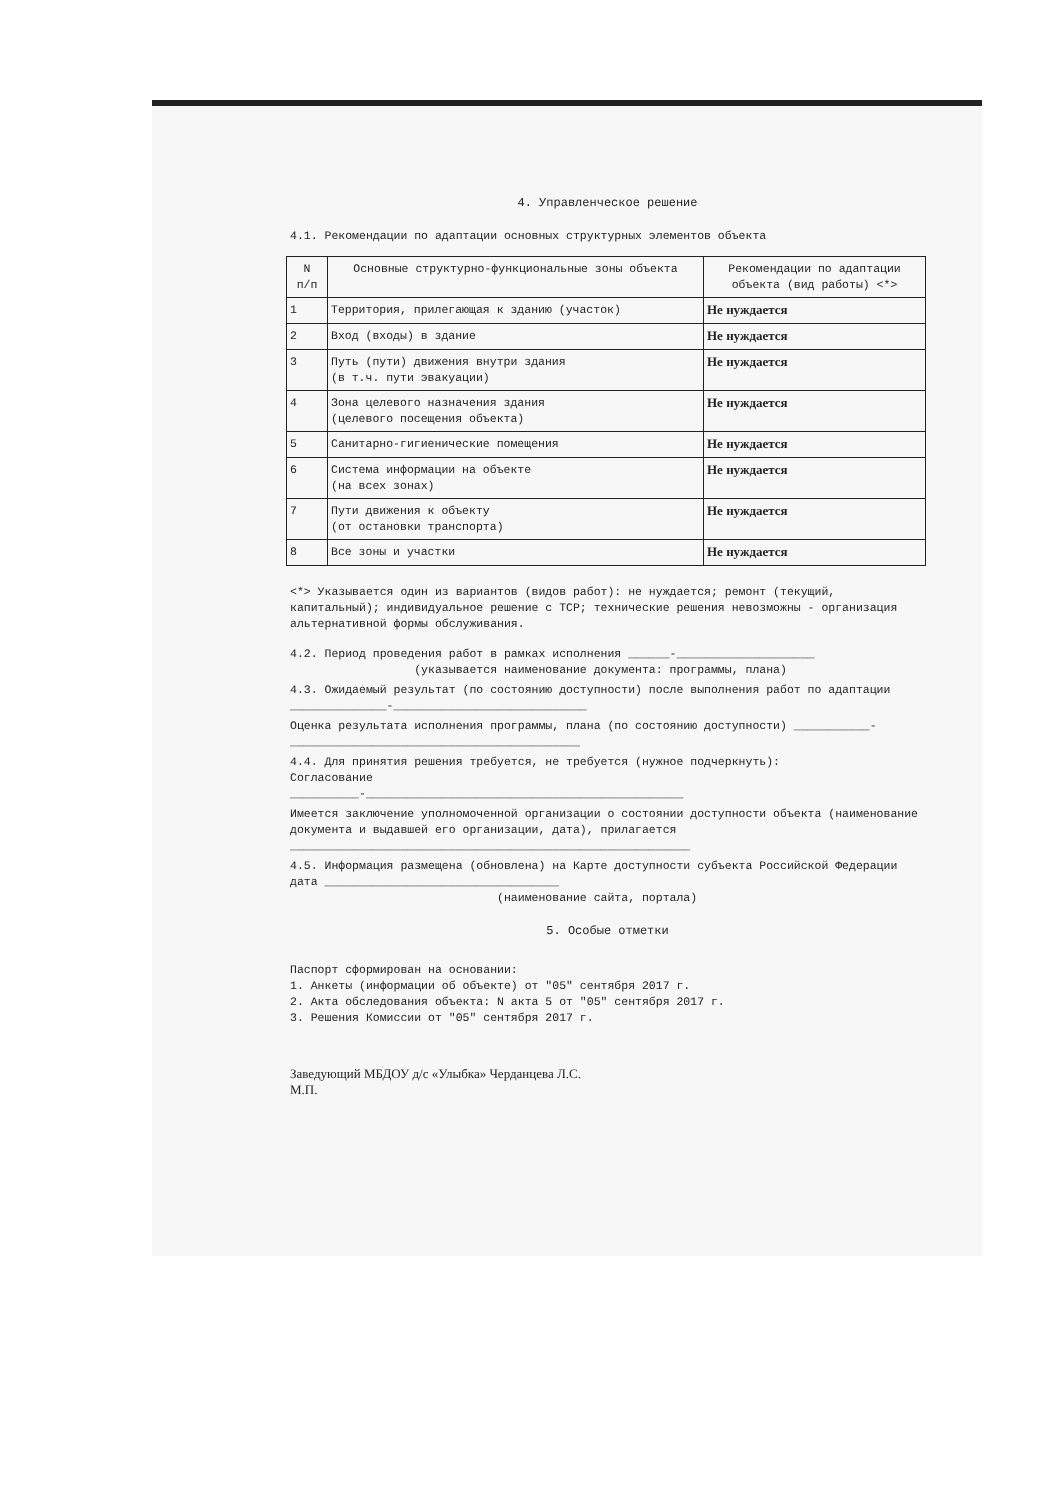4. Управленческое решение
4.1. Рекомендации по адаптации основных структурных элементов объекта
| N п/п | Основные структурно-функциональные зоны объекта | Рекомендации по адаптации объекта (вид работы) <*> |
| --- | --- | --- |
| 1 | Территория, прилегающая к зданию (участок) | Не нуждается |
| 2 | Вход (входы) в здание | Не нуждается |
| 3 | Путь (пути) движения внутри здания (в т.ч. пути эвакуации) | Не нуждается |
| 4 | Зона целевого назначения здания (целевого посещения объекта) | Не нуждается |
| 5 | Санитарно-гигиенические помещения | Не нуждается |
| 6 | Система информации на объекте (на всех зонах) | Не нуждается |
| 7 | Пути движения к объекту (от остановки транспорта) | Не нуждается |
| 8 | Все зоны и участки | Не нуждается |
<*> Указывается один из вариантов (видов работ): не нуждается; ремонт (текущий, капитальный); индивидуальное решение с ТСР; технические решения невозможны - организация альтернативной формы обслуживания.
4.2. Период проведения работ в рамках исполнения ______-____________________
(указывается наименование документа: программы, плана)
4.3. Ожидаемый результат (по состоянию доступности) после выполнения работ по адаптации ______________-____________________________
Оценка результата исполнения программы, плана (по состоянию доступности) ___________-__________________________________________
4.4. Для принятия решения требуется, не требуется (нужное подчеркнуть):
Согласование
__________-______________________________________________
Имеется заключение уполномоченной организации о состоянии доступности объекта (наименование документа и выдавшей его организации, дата), прилагается
__________________________________________________________
4.5. Информация размещена (обновлена) на Карте доступности субъекта Российской Федерации дата __________________________________
(наименование сайта, портала)
5. Особые отметки
Паспорт сформирован на основании:
1. Анкеты (информации об объекте) от "05" сентября 2017 г.
2. Акта обследования объекта: N акта 5 от "05" сентября 2017 г.
3. Решения Комиссии от "05" сентября 2017 г.
Заведующий МБДОУ д/с «Улыбка» Черданцева Л.С.
М.П.